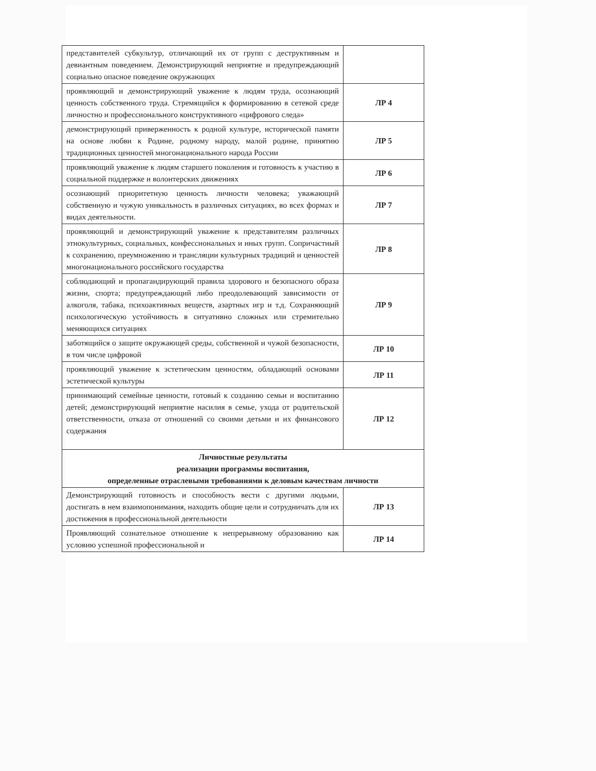| представителей субкультур, отличающий их от групп с деструктивным и девиантным поведением. Демонстрирующий неприятие и предупреждающий социально опасное поведение окружающих | |
| проявляющий и демонстрирующий уважение к людям труда, осознающий ценность собственного труда. Стремящийся к формированию в сетевой среде личностно и профессионального конструктивного «цифрового следа» | ЛР 4 |
| демонстрирующий приверженность к родной культуре, исторической памяти на основе любви к Родине, родному народу, малой родине, принятию традиционных ценностей многонационального народа России | ЛР 5 |
| проявляющий уважение к людям старшего поколения и готовность к участию в социальной поддержке и волонтерских движениях | ЛР 6 |
| осознающий приоритетную ценность личности человека; уважающий собственную и чужую уникальность в различных ситуациях, во всех формах и видах деятельности. | ЛР 7 |
| проявляющий и демонстрирующий уважение к представителям различных этнокультурных, социальных, конфессиональных и иных групп. Сопричастный к сохранению, преумножению и трансляции культурных традиций и ценностей многонационального российского государства | ЛР 8 |
| соблюдающий и пропагандирующий правила здорового и безопасного образа жизни, спорта; предупреждающий либо преодолевающий зависимости от алкоголя, табака, психоактивных веществ, азартных игр и т.д. Сохраняющий психологическую устойчивость в ситуативно сложных или стремительно меняющихся ситуациях | ЛР 9 |
| заботящийся о защите окружающей среды, собственной и чужой безопасности, в том числе цифровой | ЛР 10 |
| проявляющий уважение к эстетическим ценностям, обладающий основами эстетической культуры | ЛР 11 |
| принимающий семейные ценности, готовый к созданию семьи и воспитанию детей; демонстрирующий неприятие насилия в семье, ухода от родительской ответственности, отказа от отношений со своими детьми и их финансового содержания | ЛР 12 |
| Личностные результаты реализации программы воспитания, определенные отраслевыми требованиями к деловым качествам личности | |
| Демонстрирующий готовность и способность вести с другими людьми, достигать в нем взаимопонимания, находить общие цели и сотрудничать для их достижения в профессиональной деятельности | ЛР 13 |
| Проявляющий сознательное отношение к непрерывному образованию как условию успешной профессиональной и | ЛР 14 |